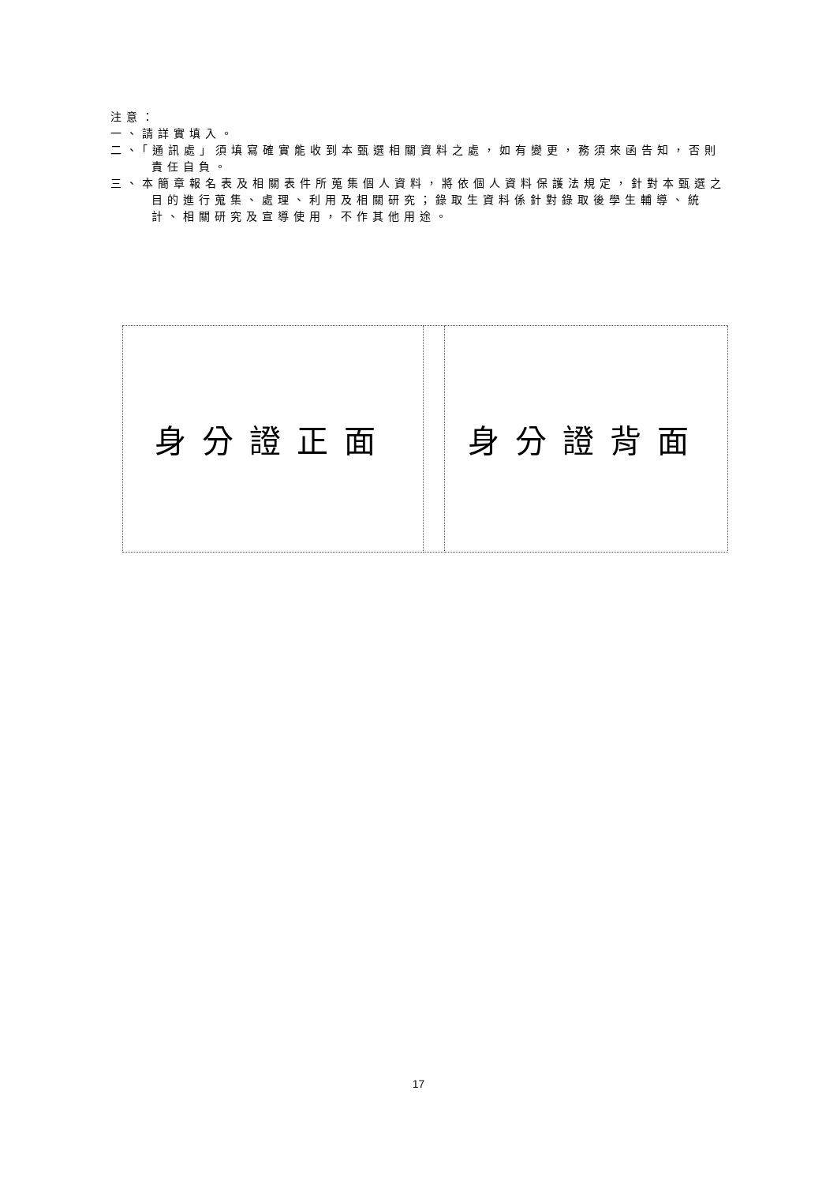注意：
一、請詳實填入。
二、「通訊處」須填寫確實能收到本甄選相關資料之處，如有變更，務須來函告知，否則責任自負。
三、本簡章報名表及相關表件所蒐集個人資料，將依個人資料保護法規定，針對本甄選之目的進行蒐集、處理、利用及相關研究；錄取生資料係針對錄取後學生輔導、統計、相關研究及宣導使用，不作其他用途。
| 身分證正面 | | 身分證背面 |
17